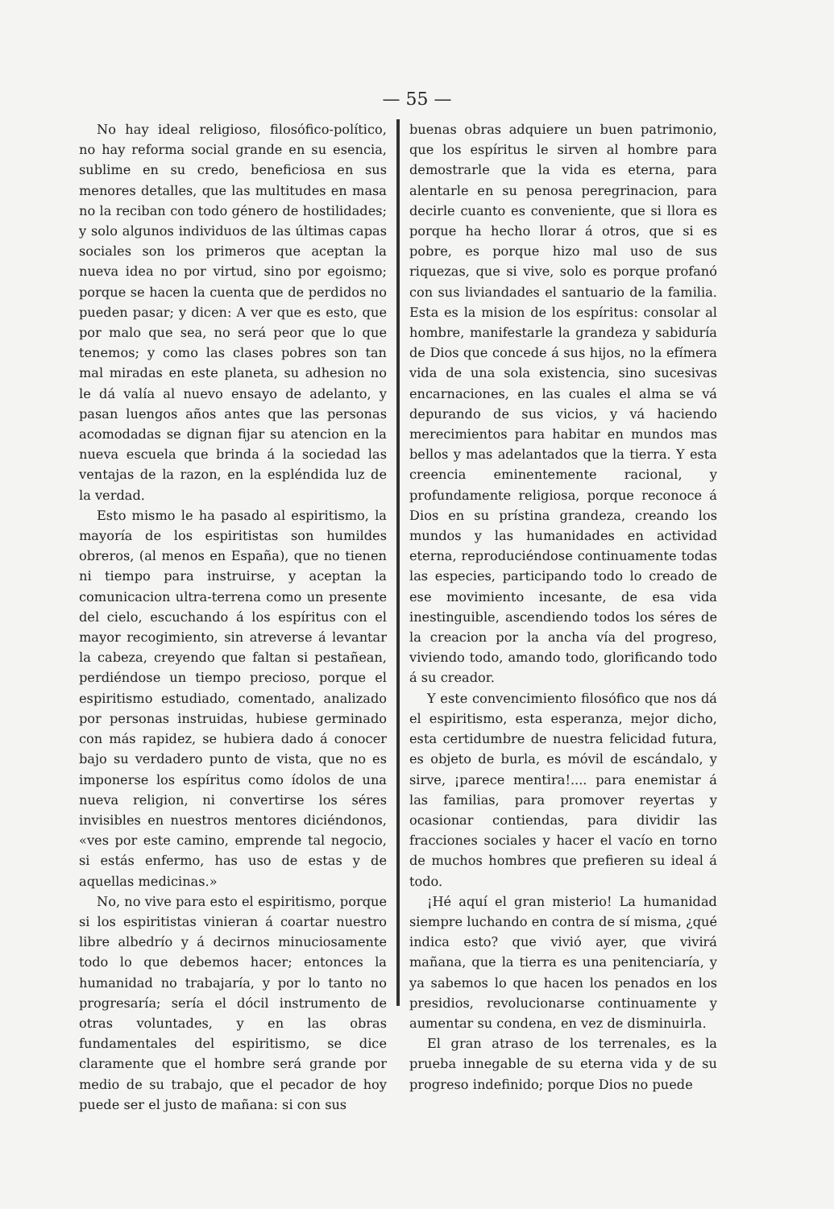— 55 —
No hay ideal religioso, filosófico-político, no hay reforma social grande en su esencia, sublime en su credo, beneficiosa en sus menores detalles, que las multitudes en masa no la reciban con todo género de hostilidades; y solo algunos individuos de las últimas capas sociales son los primeros que aceptan la nueva idea no por virtud, sino por egoismo; porque se hacen la cuenta que de perdidos no pueden pasar; y dicen: A ver que es esto, que por malo que sea, no será peor que lo que tenemos; y como las clases pobres son tan mal miradas en este planeta, su adhesion no le dá valía al nuevo ensayo de adelanto, y pasan luengos años antes que las personas acomodadas se dignan fijar su atencion en la nueva escuela que brinda á la sociedad las ventajas de la razon, en la espléndida luz de la verdad.
Esto mismo le ha pasado al espiritismo, la mayoría de los espiritistas son humildes obreros, (al menos en España), que no tienen ni tiempo para instruirse, y aceptan la comunicacion ultra-terrena como un presente del cielo, escuchando á los espíritus con el mayor recogimiento, sin atreverse á levantar la cabeza, creyendo que faltan si pestañean, perdiéndose un tiempo precioso, porque el espiritismo estudiado, comentado, analizado por personas instruidas, hubiese germinado con más rapidez, se hubiera dado á conocer bajo su verdadero punto de vista, que no es imponerse los espíritus como ídolos de una nueva religion, ni convertirse los séres invisibles en nuestros mentores diciéndonos, «ves por este camino, emprende tal negocio, si estás enfermo, has uso de estas y de aquellas medicinas.»
No, no vive para esto el espiritismo, porque si los espiritistas vinieran á coartar nuestro libre albedrío y á decirnos minuciosamente todo lo que debemos hacer; entonces la humanidad no trabajaría, y por lo tanto no progresaría; sería el dócil instrumento de otras voluntades, y en las obras fundamentales del espiritismo, se dice claramente que el hombre será grande por medio de su trabajo, que el pecador de hoy puede ser el justo de mañana: si con sus
buenas obras adquiere un buen patrimonio, que los espíritus le sirven al hombre para demostrarle que la vida es eterna, para alentarle en su penosa peregrinacion, para decirle cuanto es conveniente, que si llora es porque ha hecho llorar á otros, que si es pobre, es porque hizo mal uso de sus riquezas, que si vive, solo es porque profanó con sus liviandades el santuario de la familia. Esta es la mision de los espíritus: consolar al hombre, manifestarle la grandeza y sabiduría de Dios que concede á sus hijos, no la efímera vida de una sola existencia, sino sucesivas encarnaciones, en las cuales el alma se vá depurando de sus vicios, y vá haciendo merecimientos para habitar en mundos mas bellos y mas adelantados que la tierra. Y esta creencia eminentemente racional, y profundamente religiosa, porque reconoce á Dios en su prístina grandeza, creando los mundos y las humanidades en actividad eterna, reproduciéndose continuamente todas las especies, participando todo lo creado de ese movimiento incesante, de esa vida inestinguible, ascendiendo todos los séres de la creacion por la ancha vía del progreso, viviendo todo, amando todo, glorificando todo á su creador.
Y este convencimiento filosófico que nos dá el espiritismo, esta esperanza, mejor dicho, esta certidumbre de nuestra felicidad futura, es objeto de burla, es móvil de escándalo, y sirve, ¡parece mentira!.... para enemistar á las familias, para promover reyertas y ocasionar contiendas, para dividir las fracciones sociales y hacer el vacío en torno de muchos hombres que prefieren su ideal á todo.
¡Hé aquí el gran misterio! La humanidad siempre luchando en contra de sí misma, ¿qué indica esto? que vivió ayer, que vivirá mañana, que la tierra es una penitenciaría, y ya sabemos lo que hacen los penados en los presidios, revolucionarse continuamente y aumentar su condena, en vez de disminuirla.
El gran atraso de los terrenales, es la prueba innegable de su eterna vida y de su progreso indefinido; porque Dios no puede